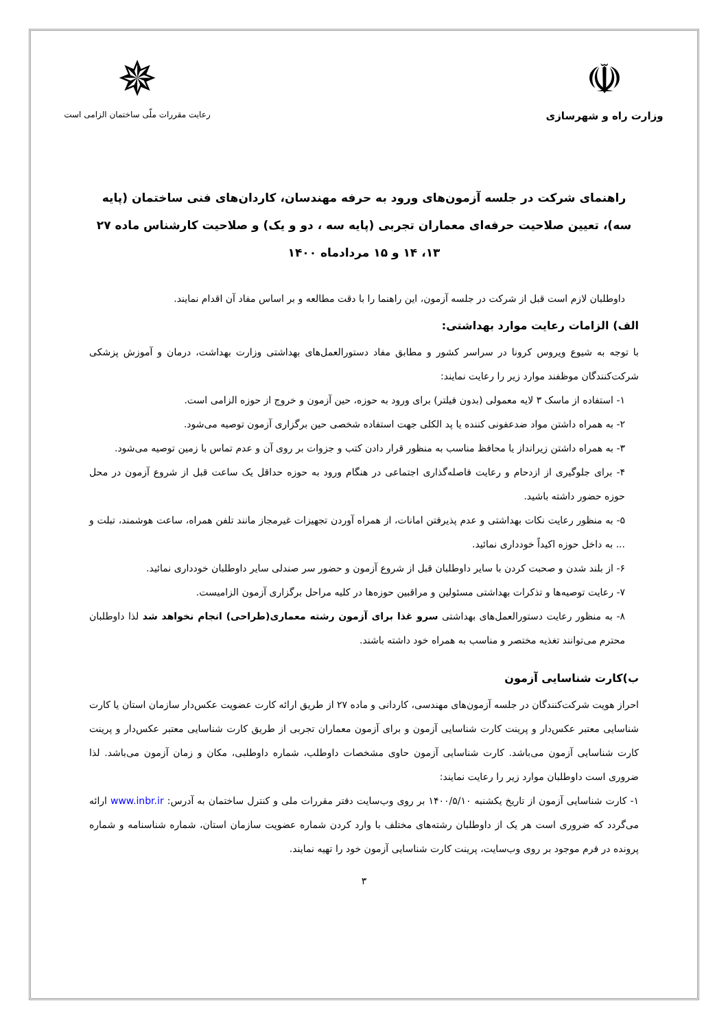☫
وزارت راه و شهرسازی
✵
رعایت مقررات ملّی ساختمان الزامی است
راهنمای شرکت در جلسه آزمون‌های ورود به حرفه مهندسان، کاردان‌های فنی ساختمان (پایه سه)، تعیین صلاحیت حرفه‌ای معماران تجربی (پایه سه ، دو و یک) و صلاحیت کارشناس ماده ۲۷
۱۳، ۱۴ و ۱۵ مردادماه ۱۴۰۰
داوطلبان لازم است قبل از شرکت در جلسه آزمون، این راهنما را با دقت مطالعه و بر اساس مفاد آن اقدام نمایند.
الف) الزامات رعایت موارد بهداشتی:
با توجه به شیوع ویروس کرونا در سراسر کشور و مطابق مفاد دستورالعمل‌های بهداشتی وزارت بهداشت، درمان و آموزش پزشکی شرکت‌کنندگان موظفند موارد زیر را رعایت نمایند:
۱- استفاده از ماسک ۳ لایه معمولی (بدون فیلتر) برای ورود به حوزه، حین آزمون و خروج از حوزه الزامی است.
۲- به همراه داشتن مواد ضدعفونی کننده یا پد الکلی جهت استفاده شخصی حین برگزاری آزمون توصیه می‌شود.
۳- به همراه داشتن زیرانداز یا محافظ مناسب به منظور قرار دادن کتب و جزوات بر روی آن و عدم تماس با زمین توصیه می‌شود.
۴- برای جلوگیری از ازدحام و رعایت فاصله‌گذاری اجتماعی در هنگام ورود به حوزه حداقل یک ساعت قبل از شروع آزمون در محل حوزه حضور داشته باشید.
۵- به منظور رعایت نکات بهداشتی و عدم پذیرفتن امانات، از همراه آوردن تجهیزات غیرمجاز مانند تلفن همراه، ساعت هوشمند، تبلت و ... به داخل حوزه اکیداً خودداری نمائید.
۶- از بلند شدن و صحبت کردن با سایر داوطلبان قبل از شروع آزمون و حضور سر صندلی سایر داوطلبان خودداری نمائید.
۷- رعایت توصیه‌ها و تذکرات بهداشتی مسئولین و مراقبین حوزه‌ها در کلیه مراحل برگزاری آزمون الزامیست.
۸- به منظور رعایت دستورالعمل‌های بهداشتی سرو غذا برای آزمون رشته معماری(طراحی) انجام نخواهد شد لذا داوطلبان محترم می‌توانند تغذیه مختصر و مناسب به همراه خود داشته باشند.
ب)کارت شناسایی آزمون
احراز هویت شرکت‌کنندگان در جلسه آزمون‌های مهندسی، کاردانی و ماده ۲۷ از طریق ارائه کارت عضویت عکس‌دار سازمان استان یا کارت شناسایی معتبر عکس‌دار و پرینت کارت شناسایی آزمون و برای آزمون معماران تجربی از طریق کارت شناسایی معتبر عکس‌دار و پرینت کارت شناسایی آزمون می‌باشد. کارت شناسایی آزمون حاوی مشخصات داوطلب، شماره داوطلبی، مکان و زمان آزمون می‌باشد. لذا ضروری است داوطلبان موارد زیر را رعایت نمایند:
۱- کارت شناسایی آزمون از تاریخ یکشنبه ۱۴۰۰/۵/۱۰ بر روی وب‌سایت دفتر مقررات ملی و کنترل ساختمان به آدرس: www.inbr.ir ارائه می‌گردد که ضروری است هر یک از داوطلبان رشته‌های مختلف با وارد کردن شماره عضویت سازمان استان، شماره شناسنامه و شماره پرونده در فرم موجود بر روی وب‌سایت، پرینت کارت شناسایی آزمون خود را تهیه نمایند.
۳